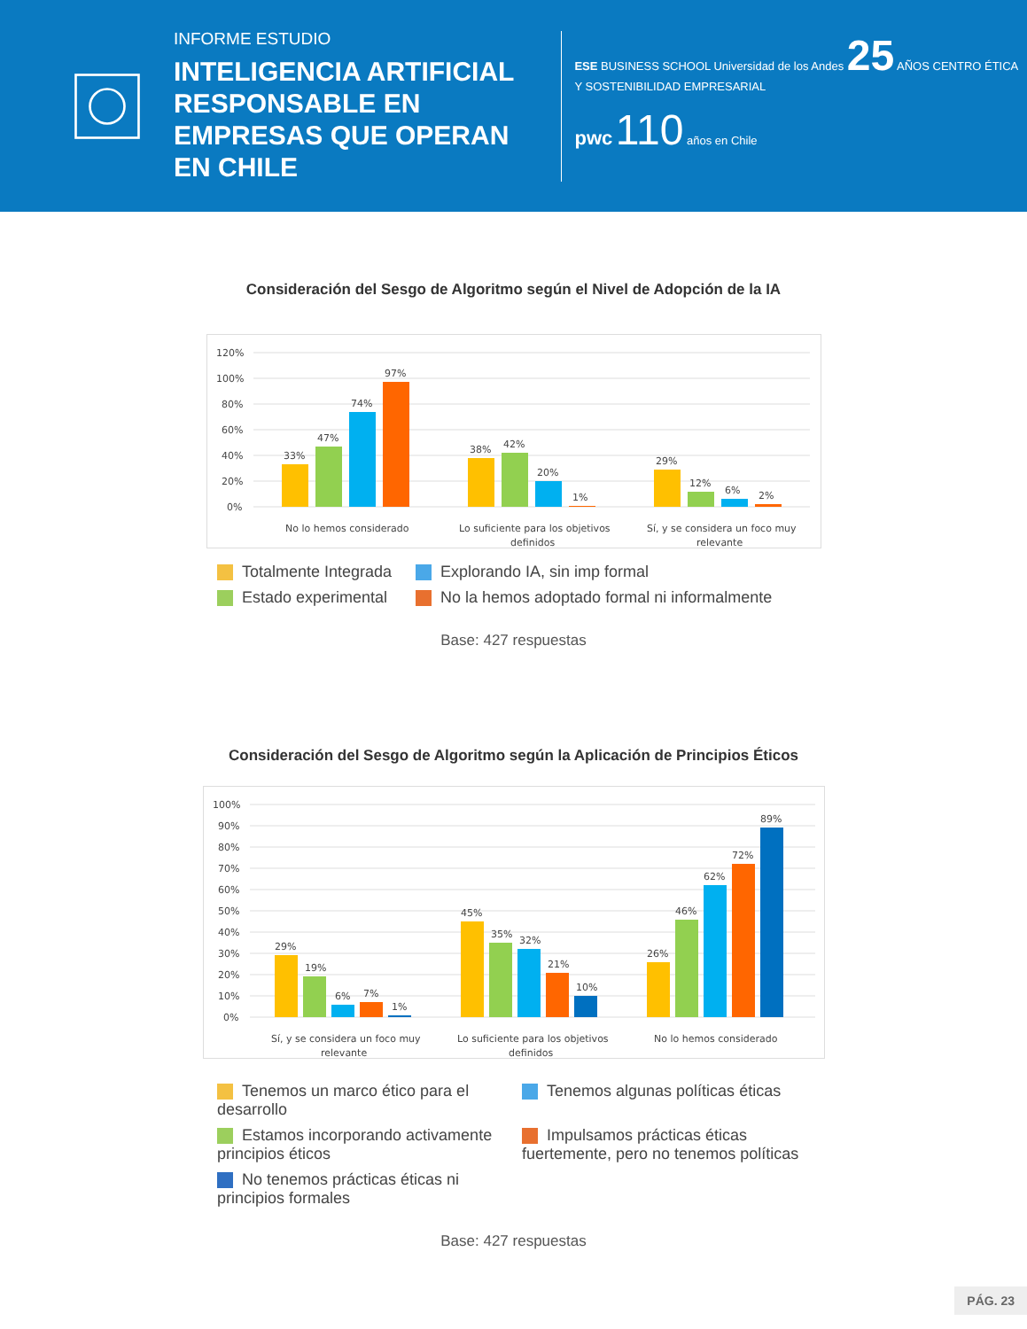INFORME ESTUDIO
INTELIGENCIA ARTIFICIAL RESPONSABLE EN EMPRESAS QUE OPERAN EN CHILE
ESE BUSINESS SCHOOL Universidad de los Andes 25 AÑOS CENTRO ÉTICA Y SOSTENIBILIDAD EMPRESARIAL
pwc 110 años en Chile
Consideración del Sesgo de Algoritmo según el Nivel de Adopción de la IA
120%
100%
80%
60%
40%
20%
0%
33%
47%
74%
97%
38%
42%
20%
1%
29%
12%
6%
2%
No lo hemos considerado
Lo suficiente para los objetivos
definidos
Sí, y se considera un foco muy
relevante
Totalmente Integrada
Explorando IA, sin imp formal
Estado experimental
No la hemos adoptado formal ni informalmente
Base: 427 respuestas
Consideración del Sesgo de Algoritmo según la Aplicación de Principios Éticos
100%
90%
80%
70%
60%
50%
40%
30%
20%
10%
0%
29%
19%
6%
7%
1%
45%
35%
32%
21%
10%
26%
46%
62%
72%
89%
Sí, y se considera un foco muy
relevante
Lo suficiente para los objetivos
definidos
No lo hemos considerado
Tenemos un marco ético para el desarrollo
Tenemos algunas políticas éticas
Estamos incorporando activamente principios éticos
Impulsamos prácticas éticas fuertemente, pero no tenemos políticas
No tenemos prácticas éticas ni principios formales
Base: 427 respuestas
PÁG. 23